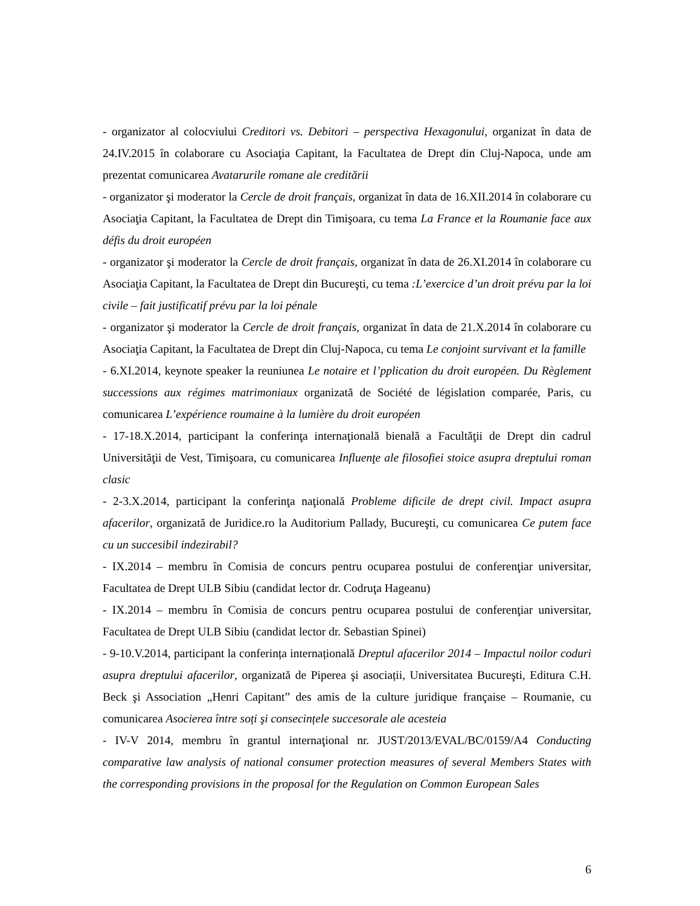- organizator al colocviului Creditori vs. Debitori – perspectiva Hexagonului, organizat în data de 24.IV.2015 în colaborare cu Asociaţia Capitant, la Facultatea de Drept din Cluj-Napoca, unde am prezentat comunicarea Avatarurile romane ale creditării
- organizator şi moderator la Cercle de droit français, organizat în data de 16.XII.2014 în colaborare cu Asociaţia Capitant, la Facultatea de Drept din Timişoara, cu tema La France et la Roumanie face aux défis du droit européen
- organizator şi moderator la Cercle de droit français, organizat în data de 26.XI.2014 în colaborare cu Asociaţia Capitant, la Facultatea de Drept din Bucureşti, cu tema :L’exercice d’un droit prévu par la loi civile – fait justificatif prévu par la loi pénale
- organizator şi moderator la Cercle de droit français, organizat în data de 21.X.2014 în colaborare cu Asociaţia Capitant, la Facultatea de Drept din Cluj-Napoca, cu tema Le conjoint survivant et la famille
- 6.XI.2014, keynote speaker la reuniunea Le notaire et l’pplication du droit européen. Du Règlement successions aux régimes matrimoniaux organizată de Société de législation comparée, Paris, cu comunicarea L’expérience roumaine à la lumière du droit européen
- 17-18.X.2014, participant la conferinţa internaţională bienală a Facultăţii de Drept din cadrul Universităţii de Vest, Timişoara, cu comunicarea Influenţe ale filosofiei stoice asupra dreptului roman clasic
- 2-3.X.2014, participant la conferinţa naţională Probleme dificile de drept civil. Impact asupra afacerilor, organizată de Juridice.ro la Auditorium Pallady, Bucureşti, cu comunicarea Ce putem face cu un succesibil indezirabil?
- IX.2014 – membru în Comisia de concurs pentru ocuparea postului de conferenţiar universitar, Facultatea de Drept ULB Sibiu (candidat lector dr. Codruţa Hageanu)
- IX.2014 – membru în Comisia de concurs pentru ocuparea postului de conferenţiar universitar, Facultatea de Drept ULB Sibiu (candidat lector dr. Sebastian Spinei)
- 9-10.V.2014, participant la conferința internațională Dreptul afacerilor 2014 – Impactul noilor coduri asupra dreptului afacerilor, organizată de Piperea şi asociații, Universitatea Bucureşti, Editura C.H. Beck şi Association „Henri Capitant” des amis de la culture juridique française – Roumanie, cu comunicarea Asocierea între soți şi consecințele succesorale ale acesteia
- IV-V 2014, membru în grantul internaţional nr. JUST/2013/EVAL/BC/0159/A4 Conducting comparative law analysis of national consumer protection measures of several Members States with the corresponding provisions in the proposal for the Regulation on Common European Sales
6